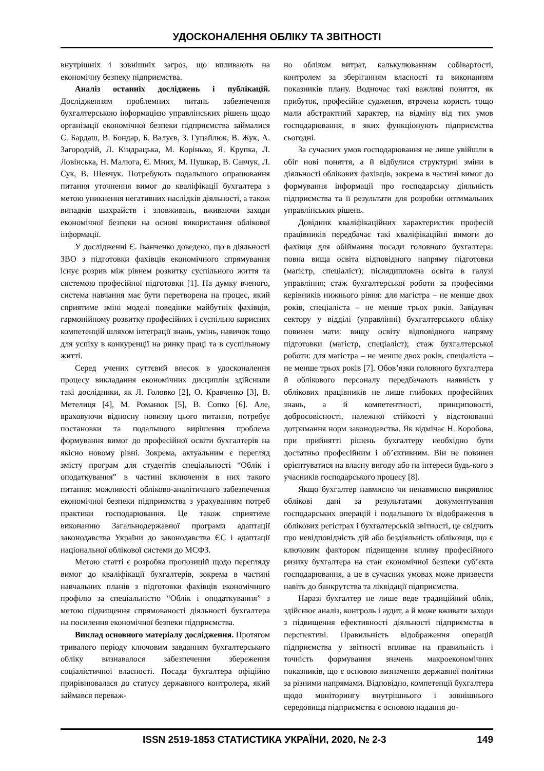УДОСКОНАЛЕННЯ ОБЛІКУ ТА ЗВІТНОСТІ
внутрішніх і зовнішніх загроз, що впливають на економічну безпеку підприємства.
Аналіз останніх досліджень і публікацій. Дослідженням проблемних питань забезпечення бухгалтерською інформацією управлінських рішень щодо організації економічної безпеки підприємства займалися С. Бардаш, В. Бондар, Б. Валуєв, З. Гуцайлюк, В. Жук, А. Загородній, Л. Кіндрацька, М. Корінько, Я. Крупка, Л. Ловінська, Н. Малюга, Є. Мних, М. Пушкар, В. Савчук, Л. Сук, В. Шевчук. Потребують подальшого опрацювання питання уточнення вимог до кваліфікації бухгалтера з метою уникнення негативних наслідків діяльності, а також випадків шахрайств і зловживань, вживаючи заходи економічної безпеки на основі використання облікової інформації.
У дослідженні Є. Іванченко доведено, що в діяльності ЗВО з підготовки фахівців економічного спрямування існує розрив між рівнем розвитку суспільного життя та системою професійної підготовки [1]. На думку вченого, система навчання має бути перетворена на процес, який сприятиме зміні моделі поведінки майбутніх фахівців, гармонійному розвитку професійних і суспільно корисних компетенцій шляхом інтеграції знань, умінь, навичок тощо для успіху в конкуренції на ринку праці та в суспільному житті.
Серед учених суттєвий внесок в удосконалення процесу викладання економічних дисциплін здійснили такі дослідники, як Л. Головко [2], О. Кравченко [3], В. Метелиця [4], М. Романюк [5], В. Сопко [6]. Але, враховуючи відносну новизну цього питання, потребує постановки та подальшого вирішення проблема формування вимог до професійної освіти бухгалтерів на якісно новому рівні. Зокрема, актуальним є перегляд змісту програм для студентів спеціальності “Облік і оподаткування” в частині включення в них такого питання: можливості обліково-аналітичного забезпечення економічної безпеки підприємства з урахуванням потреб практики господарювання. Це також сприятиме виконанню Загальнодержавної програми адаптації законодавства України до законодавства ЄС і адаптації національної облікової системи до МСФЗ.
Метою статті є розробка пропозицій щодо перегляду вимог до кваліфікації бухгалтерів, зокрема в частині навчальних планів з підготовки фахівців економічного профілю за спеціальністю “Облік і оподаткування” з метою підвищення спрямованості діяльності бухгалтера на посилення економічної безпеки підприємства.
Виклад основного матеріалу дослідження. Протягом тривалого періоду ключовим завданням бухгалтерського обліку визнавалося забезпечення збереження соціалістичної власності. Посада бухгалтера офіційно прирівнювалася до статусу державного контролера, який займався переваж-
но обліком витрат, калькулюванням собівартості, контролем за зберіганням власності та виконанням показників плану. Водночас такі важливі поняття, як прибуток, професійне судження, втрачена користь тощо мали абстрактний характер, на відміну від тих умов господарювання, в яких функціонують підприємства сьогодні.
За сучасних умов господарювання не лише увійшли в обіг нові поняття, а й відбулися структурні зміни в діяльності облікових фахівців, зокрема в частині вимог до формування інформації про господарську діяльність підприємства та її результати для розробки оптимальних управлінських рішень.
Довідник кваліфікаційних характеристик професій працівників передбачає такі кваліфікаційні вимоги до фахівця для обіймання посади головного бухгалтера: повна вища освіта відповідного напряму підготовки (магістр, спеціаліст); післядипломна освіта в галузі управління; стаж бухгалтерської роботи за професіями керівників нижнього рівня: для магістра – не менше двох років, спеціаліста – не менше трьох років. Завідувач сектору у відділі (управлінні) бухгалтерського обліку повинен мати: вищу освіту відповідного напряму підготовки (магістр, спеціаліст); стаж бухгалтерської роботи: для магістра – не менше двох років, спеціаліста – не менше трьох років [7]. Обов’язки головного бухгалтера й облікового персоналу передбачають наявність у облікових працівників не лише глибоких професійних знань, а й компетентності, принциповості, добросовісності, належної стійкості у відстоюванні дотримання норм законодавства. Як відмічає Н. Коробова, при прийнятті рішень бухгалтеру необхідно бути достатньо професійним і об’єктивним. Він не повинен орієнтуватися на власну вигоду або на інтереси будь-кого з учасників господарського процесу [8].
Якщо бухгалтер навмисно чи ненавмисно викривлює облікові дані за результатами документування господарських операцій і подальшого їх відображення в облікових регістрах і бухгалтерській звітності, це свідчить про невідповідність дій або бездіяльність обліковця, що є ключовим фактором підвищення впливу професійного ризику бухгалтера на стан економічної безпеки суб’єкта господарювання, а це в сучасних умовах може призвести навіть до банкрутства та ліквідації підприємства.
Наразі бухгалтер не лише веде традиційний облік, здійснює аналіз, контроль і аудит, а й може вживати заходи з підвищення ефективності діяльності підприємства в перспективі. Правильність відображення операцій підприємства у звітності впливає на правильність і точність формування значень макроекономічних показників, що є основою визначення державної політики за різними напрямами. Відповідно, компетенції бухгалтера щодо моніторингу внутрішнього і зовнішнього середовища підприємства є основою надання до-
ISSN 2519-1853 СТАТИСТИКА УКРАЇНИ, 2020, № 2-3 149